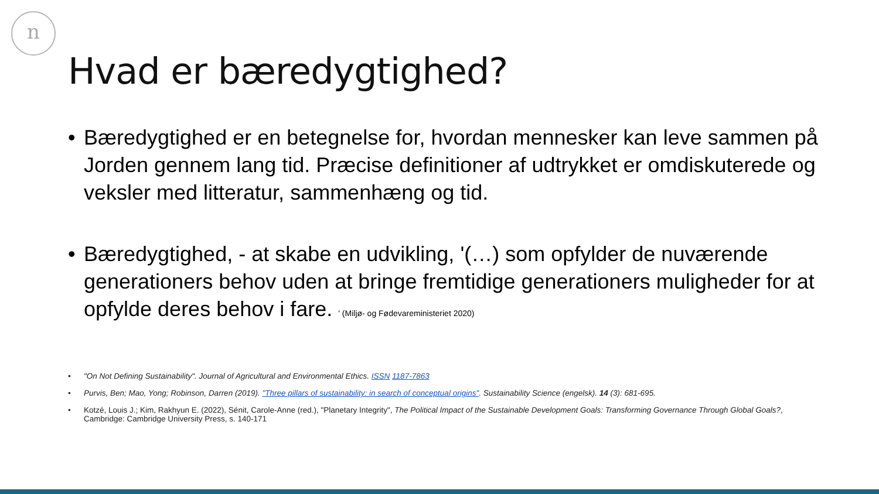n
Hvad er bæredygtighed?
• Bæredygtighed er en betegnelse for, hvordan mennesker kan leve sammen på Jorden gennem lang tid. Præcise definitioner af udtrykket er omdiskuterede og veksler med litteratur, sammenhæng og tid.
• Bæredygtighed, - at skabe en udvikling, '(…) som opfylder de nuværende generationers behov uden at bringe fremtidige generationers muligheder for at opfylde deres behov i fare. ' (Miljø- og Fødevareministeriet 2020)
• "On Not Defining Sustainability". Journal of Agricultural and Environmental Ethics. ISSN 1187-7863
• Purvis, Ben; Mao, Yong; Robinson, Darren (2019). "Three pillars of sustainability: in search of conceptual origins". Sustainability Science (engelsk). 14 (3): 681-695.
• Kotzé, Louis J.; Kim, Rakhyun E. (2022), Sénit, Carole-Anne (red.), "Planetary Integrity", The Political Impact of the Sustainable Development Goals: Transforming Governance Through Global Goals?, Cambridge: Cambridge University Press, s. 140-171